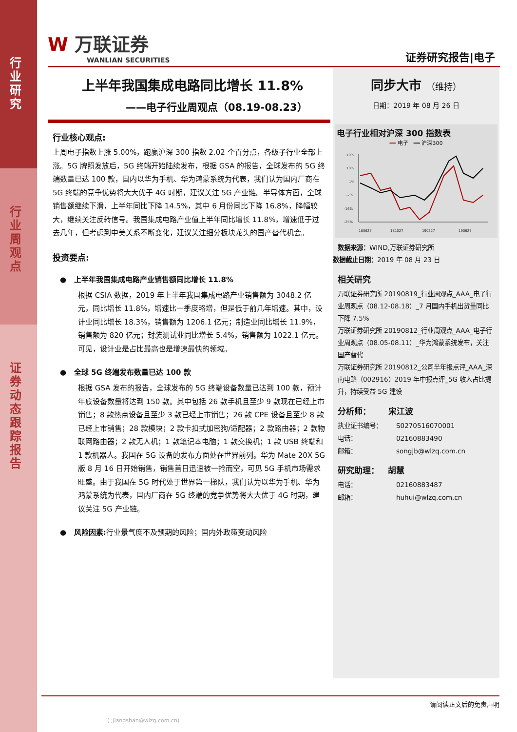行
业
研
究
行
业
周
观
点
证
券
动
态
跟
踪
报
告
W 万联证券
WANLIAN SECURITIES
证券研究报告|电子
上半年我国集成电路同比增长 11.8%
——电子行业周观点（08.19-08.23）
行业核心观点:
上周电子指数上涨 5.00%，跑赢沪深 300 指数 2.02 个百分点，各级子行业全部上涨。5G 牌照发放后，5G 终端开始陆续发布，根据 GSA 的报告，全球发布的 5G 终端数量已达 100 款，国内以华为手机、华为鸿蒙系统为代表，我们认为国内厂商在 5G 终端的竞争优势将大大优于 4G 时期，建议关注 5G 产业链。半导体方面，全球销售额继续下滑，上半年同比下降 14.5%，其中 6 月份同比下降 16.8%，降幅较大，继续关注反转信号。我国集成电路产业值上半年同比增长 11.8%，增速低于过去几年，但考虑到中美关系不断变化，建议关注细分板块龙头的国产替代机会。
投资要点:
● 上半年我国集成电路产业销售额同比增长 11.8%
根据 CSIA 数据，2019 年上半年我国集成电路产业销售额为 3048.2 亿元，同比增长 11.8%，增速比一季度略增，但是低于前几年增速。其中，设计业同比增长 18.3%，销售额为 1206.1 亿元；制造业同比增长 11.9%，销售额为 820 亿元；封装测试业同比增长 5.4%，销售额为 1022.1 亿元。可见，设计业是占比最高也是增速最快的领域。
● 全球 5G 终端发布数量已达 100 款
根据 GSA 发布的报告，全球发布的 5G 终端设备数量已达到 100 款，预计年底设备数量将达到 150 款。其中包括 26 款手机且至少 9 款现在已经上市销售；8 款热点设备且至少 3 款已经上市销售；26 款 CPE 设备且至少 8 款已经上市销售；28 款模块；2 款卡扣式加密狗/适配器；2 款路由器；2 款物联网路由器；2 款无人机；1 款笔记本电脑；1 款交换机；1 款 USB 终端和 1 款机器人。我国在 5G 设备的发布方面处在世界前列。华为 Mate 20X 5G 版 8 月 16 日开始销售，销售首日迅速被一抢而空，可见 5G 手机市场需求旺盛。由于我国在 5G 时代处于世界第一梯队，我们认为以华为手机、华为鸿蒙系统为代表，国内厂商在 5G 终端的竞争优势将大大优于 4G 时期，建议关注 5G 产业链。
● 风险因素:行业景气度不及预期的风险；国内外政策变动风险
同步大市 （维持）
日期：2019 年 08 月 26 日
电子行业相对沪深 300 指数表
━━ 电子 ━━ 沪深300
19%
10%
1%
-7%
-16%
-25%
180627
181027
190227
190627
数据来源：WIND,万联证券研究所
数据截止日期：2019 年 08 月 23 日
相关研究
万联证券研究所 20190819_行业周观点_AAA_电子行业周观点（08.12-08.18）_7 月国内手机出货量同比下降 7.5%
万联证券研究所 20190812_行业周观点_AAA_电子行业周观点（08.05-08.11）_华为鸿蒙系统发布，关注国产替代
万联证券研究所 20190812_公司半年报点评_AAA_深南电路（002916）2019 年中报点评_5G 收入占比提升，持续受益 5G 建设
分析师： 宋江波
执业证书编号： S0270516070001
电话： 02160883490
邮箱： songjb@wlzq.com.cn
研究助理： 胡慧
电话： 02160883487
邮箱： huhui@wlzq.com.cn
请阅读正文后的免责声明
( ;jiangshan@wlzq.com.cn)